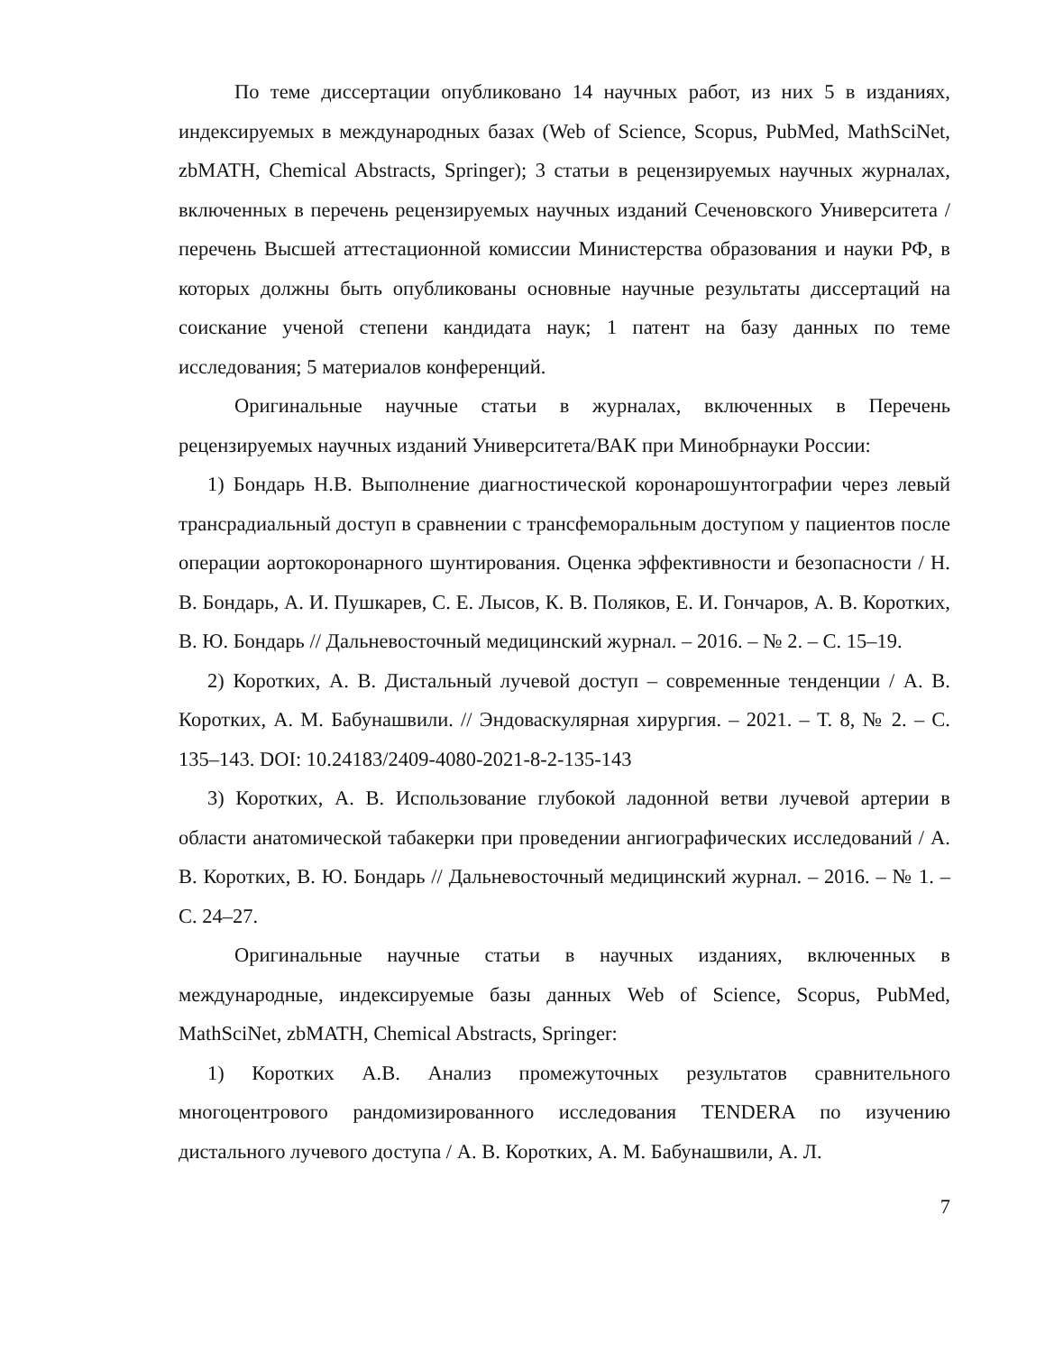По теме диссертации опубликовано 14 научных работ, из них 5 в изданиях, индексируемых в международных базах (Web of Science, Scopus, PubMed, MathSciNet, zbMATH, Chemical Abstracts, Springer); 3 статьи в рецензируемых научных журналах, включенных в перечень рецензируемых научных изданий Сеченовского Университета / перечень Высшей аттестационной комиссии Министерства образования и науки РФ, в которых должны быть опубликованы основные научные результаты диссертаций на соискание ученой степени кандидата наук; 1 патент на базу данных по теме исследования; 5 материалов конференций.
Оригинальные научные статьи в журналах, включенных в Перечень рецензируемых научных изданий Университета/ВАК при Минобрнауки России:
1) Бондарь Н.В. Выполнение диагностической коронарошунтографии через левый трансрадиальный доступ в сравнении с трансфеморальным доступом у пациентов после операции аортокоронарного шунтирования. Оценка эффективности и безопасности / Н. В. Бондарь, А. И. Пушкарев, С. Е. Лысов, К. В. Поляков, Е. И. Гончаров, А. В. Коротких, В. Ю. Бондарь // Дальневосточный медицинский журнал. – 2016. – № 2. – С. 15–19.
2) Коротких, А. В. Дистальный лучевой доступ – современные тенденции / А. В. Коротких, А. М. Бабунашвили. // Эндоваскулярная хирургия. – 2021. – Т. 8, № 2. – С. 135–143. DOI: 10.24183/2409-4080-2021-8-2-135-143
3) Коротких, А. В. Использование глубокой ладонной ветви лучевой артерии в области анатомической табакерки при проведении ангиографических исследований / А. В. Коротких, В. Ю. Бондарь // Дальневосточный медицинский журнал. – 2016. – № 1. – С. 24–27.
Оригинальные научные статьи в научных изданиях, включенных в международные, индексируемые базы данных Web of Science, Scopus, PubMed, MathSciNet, zbMATH, Chemical Abstracts, Springer:
1) Коротких А.В. Анализ промежуточных результатов сравнительного многоцентрового рандомизированного исследования TENDERA по изучению дистального лучевого доступа / А. В. Коротких, А. М. Бабунашвили, А. Л.
7